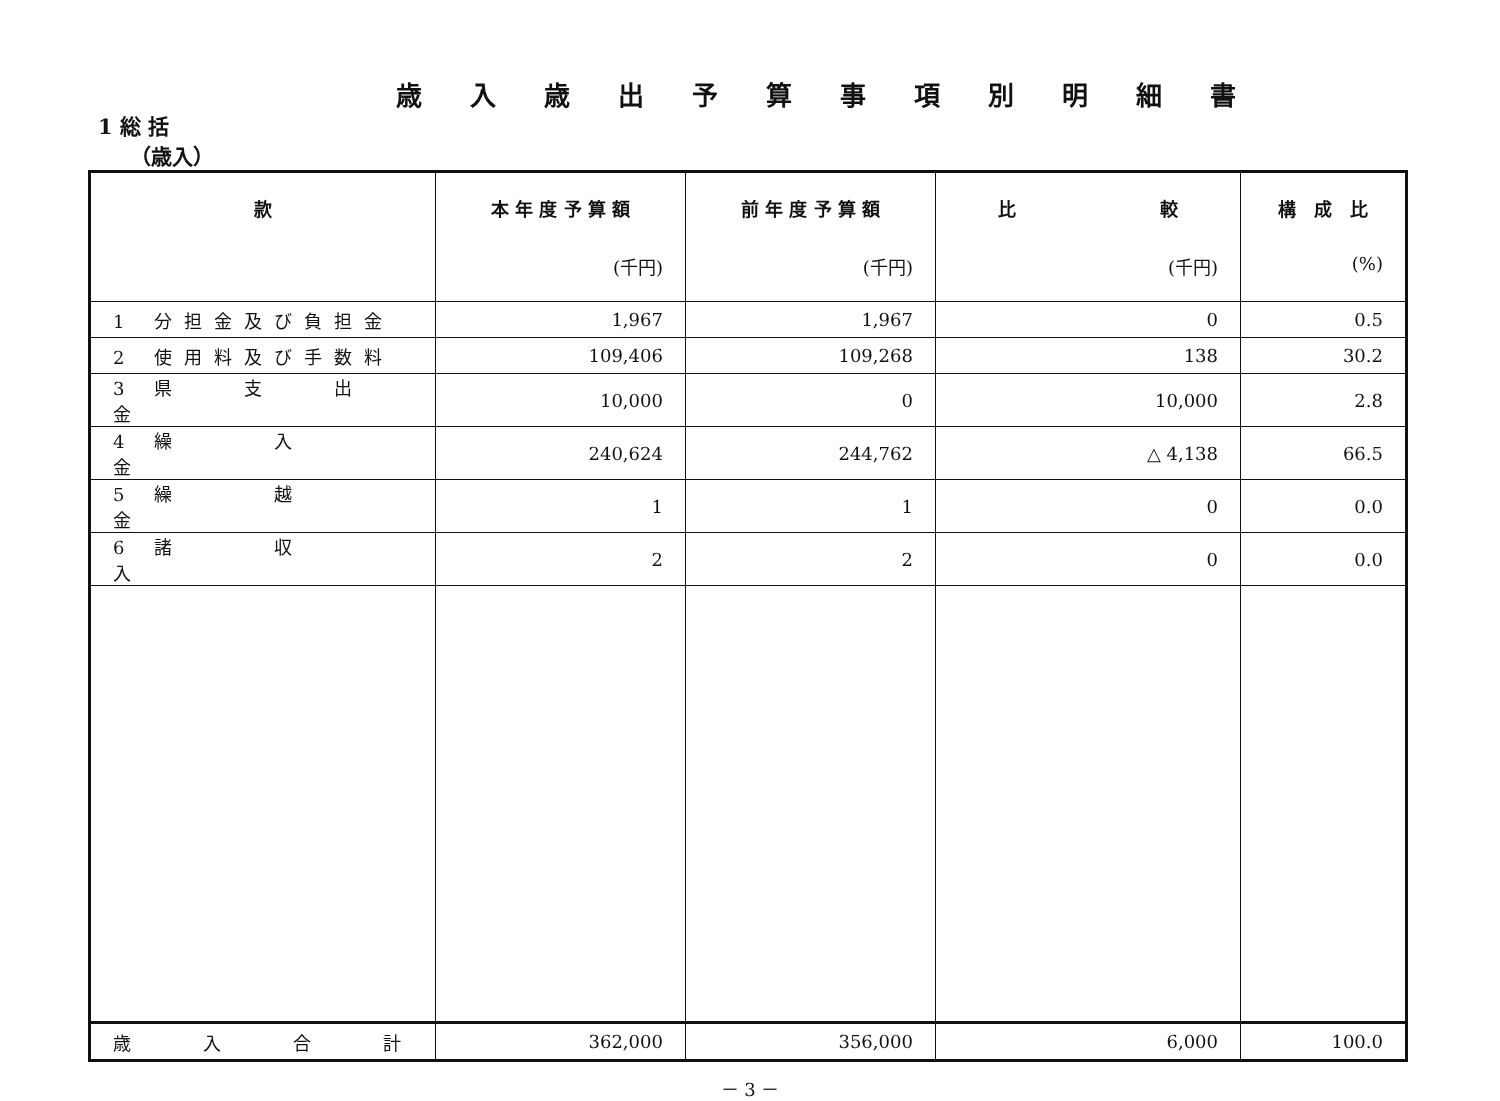歳入歳出予算事項別明細書
1 総 括
（歳入）
| 款 | 本 年 度 予 算 額 (千円) | 前 年 度 予 算 額 (千円) | 比 較 (千円) | 構 成 比 (%) |
| --- | --- | --- | --- | --- |
| 1 分担金及び負担金 | 1,967 | 1,967 | 0 | 0.5 |
| 2 使用料及び手数料 | 109,406 | 109,268 | 138 | 30.2 |
| 3 県 支 出 金 | 10,000 | 0 | 10,000 | 2.8 |
| 4 繰 入 金 | 240,624 | 244,762 | △ 4,138 | 66.5 |
| 5 繰 越 金 | 1 | 1 | 0 | 0.0 |
| 6 諸 収 入 | 2 | 2 | 0 | 0.0 |
| 歳 入 合 計 | 362,000 | 356,000 | 6,000 | 100.0 |
－ 3 －